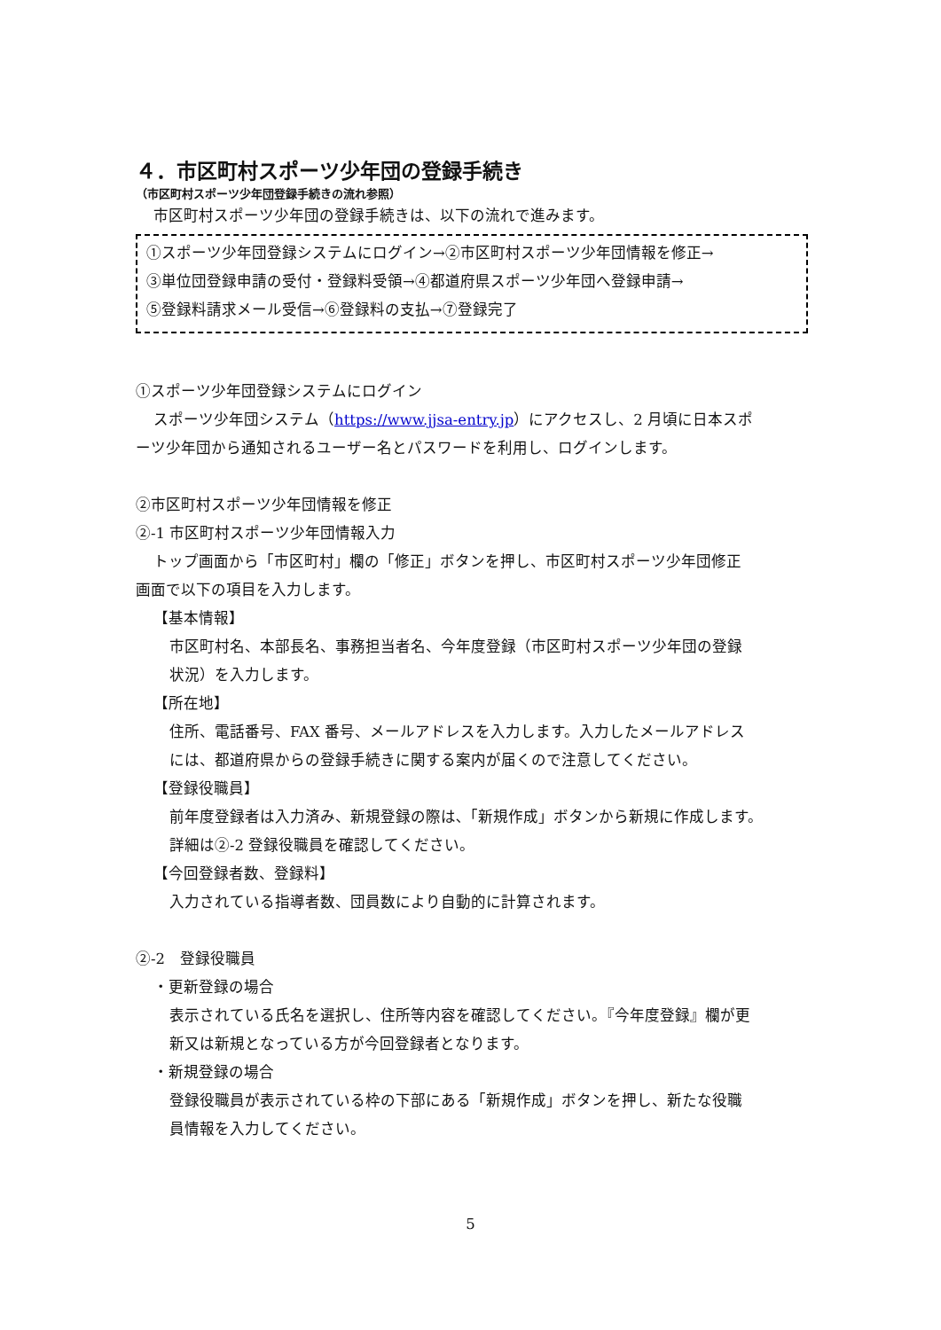４．市区町村スポーツ少年団の登録手続き
（市区町村スポーツ少年団登録手続きの流れ参照）
市区町村スポーツ少年団の登録手続きは、以下の流れで進みます。
①スポーツ少年団登録システムにログイン→②市区町村スポーツ少年団情報を修正→
③単位団登録申請の受付・登録料受領→④都道府県スポーツ少年団へ登録申請→
⑤登録料請求メール受信→⑥登録料の支払→⑦登録完了
①スポーツ少年団登録システムにログイン
スポーツ少年団システム（https://www.jjsa-entry.jp）にアクセスし、2 月頃に日本スポ
ーツ少年団から通知されるユーザー名とパスワードを利用し、ログインします。
②市区町村スポーツ少年団情報を修正
②-1 市区町村スポーツ少年団情報入力
トップ画面から「市区町村」欄の「修正」ボタンを押し、市区町村スポーツ少年団修正
画面で以下の項目を入力します。
【基本情報】
市区町村名、本部長名、事務担当者名、今年度登録（市区町村スポーツ少年団の登録
状況）を入力します。
【所在地】
住所、電話番号、FAX 番号、メールアドレスを入力します。入力したメールアドレス
には、都道府県からの登録手続きに関する案内が届くので注意してください。
【登録役職員】
前年度登録者は入力済み、新規登録の際は､「新規作成」ボタンから新規に作成します。
詳細は②-2 登録役職員を確認してください。
【今回登録者数、登録料】
入力されている指導者数、団員数により自動的に計算されます。
②-2　登録役職員
・更新登録の場合
表示されている氏名を選択し、住所等内容を確認してください。『今年度登録』欄が更
新又は新規となっている方が今回登録者となります。
・新規登録の場合
登録役職員が表示されている枠の下部にある「新規作成」ボタンを押し、新たな役職
員情報を入力してください。
5